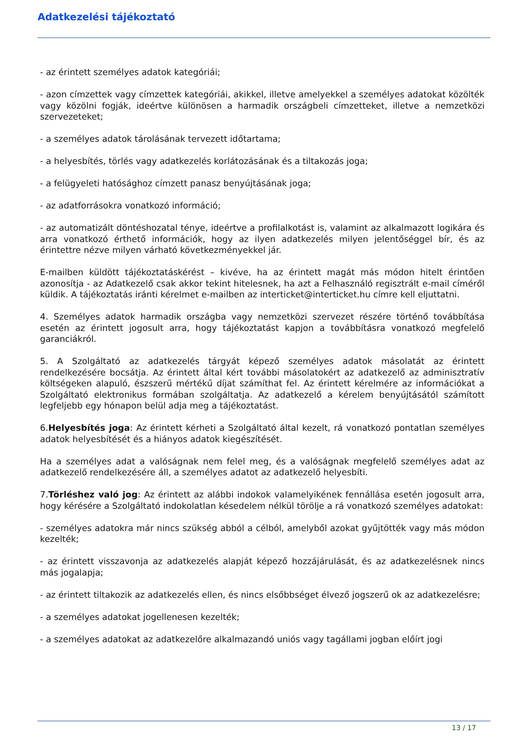Adatkezelési tájékoztató
- az érintett személyes adatok kategóriái;
- azon címzettek vagy címzettek kategóriái, akikkel, illetve amelyekkel a személyes adatokat közölték vagy közölni fogják, ideértve különösen a harmadik országbeli címzetteket, illetve a nemzetközi szervezeteket;
- a személyes adatok tárolásának tervezett időtartama;
- a helyesbítés, törlés vagy adatkezelés korlátozásának és a tiltakozás joga;
- a felügyeleti hatósághoz címzett panasz benyújtásának joga;
- az adatforrásokra vonatkozó információ;
- az automatizált döntéshozatal ténye, ideértve a profilalkotást is, valamint az alkalmazott logikára és arra vonatkozó érthető információk, hogy az ilyen adatkezelés milyen jelentőséggel bír, és az érintettre nézve milyen várható következményekkel jár.
E-mailben küldött tájékoztatáskérést – kivéve, ha az érintett magát más módon hitelt érintően azonosítja - az Adatkezelő csak akkor tekint hitelesnek, ha azt a Felhasználó regisztrált e-mail címéről küldik. A tájékoztatás iránti kérelmet e-mailben az interticket@interticket.hu címre kell eljuttatni.
4. Személyes adatok harmadik országba vagy nemzetközi szervezet részére történő továbbítása esetén az érintett jogosult arra, hogy tájékoztatást kapjon a továbbításra vonatkozó megfelelő garanciákról.
5. A Szolgáltató az adatkezelés tárgyát képező személyes adatok másolatát az érintett rendelkezésére bocsátja. Az érintett által kért további másolatokért az adatkezelő az adminisztratív költségeken alapuló, észszerű mértékű díjat számíthat fel. Az érintett kérelmére az információkat a Szolgáltató elektronikus formában szolgáltatja. Az adatkezelő a kérelem benyújtásától számított legfeljebb egy hónapon belül adja meg a tájékoztatást.
6.Helyesbítés joga: Az érintett kérheti a Szolgáltató által kezelt, rá vonatkozó pontatlan személyes adatok helyesbítését és a hiányos adatok kiegészítését.
Ha a személyes adat a valóságnak nem felel meg, és a valóságnak megfelelő személyes adat az adatkezelő rendelkezésére áll, a személyes adatot az adatkezelő helyesbíti.
7.Törléshez való jog: Az érintett az alábbi indokok valamelyikének fennállása esetén jogosult arra, hogy kérésére a Szolgáltató indokolatlan késedelem nélkül törölje a rá vonatkozó személyes adatokat:
- személyes adatokra már nincs szükség abból a célból, amelyből azokat gyűjtötték vagy más módon kezelték;
- az érintett visszavonja az adatkezelés alapját képező hozzájárulását, és az adatkezelésnek nincs más jogalapja;
- az érintett tiltakozik az adatkezelés ellen, és nincs elsőbbséget élvező jogszerű ok az adatkezelésre;
- a személyes adatokat jogellenesen kezelték;
- a személyes adatokat az adatkezelőre alkalmazandó uniós vagy tagállami jogban előírt jogi
13 / 17